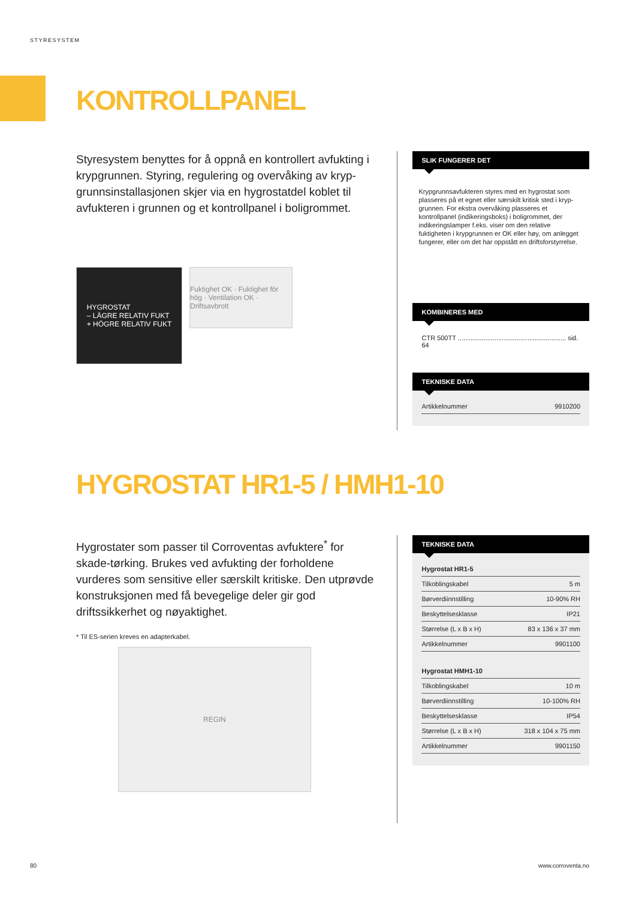STYRESYSTEM
KONTROLLPANEL
Styresystem benyttes for å oppnå en kontrollert avfukting i krypgrunnen. Styring, regulering og overvåking av kryp-grunnsinstallasjonen skjer via en hygrostatdel koblet til avfukteren i grunnen og et kontrollpanel i boligrommet.
HYGROSTAT
– LÄGRE RELATIV FUKT
+ HÖGRE RELATIV FUKT
Fuktighet OK · Fuktighet för hög · Ventilation OK · Driftsavbrott
SLIK FUNGERER DET
Krypgrunnsavfukteren styres med en hygrostat som plasseres på et egnet eller særskilt kritisk sted i kryp-grunnen. For ekstra overvåking plasseres et kontrollpanel (indikeringsboks) i boligrommet, der indikeringslamper f.eks. viser om den relative fuktigheten i krypgrunnen er OK eller høy, om anlegget fungerer, eller om det har oppstått en driftsforstyrrelse.
KOMBINERES MED
CTR 500TT ........................................................... sid. 64
TEKNISKE DATA
| Artikkelnummer | 9910200 |
HYGROSTAT HR1-5 / HMH1-10
Hygrostater som passer til Corroventas avfuktere<sup>*</sup> for skade-tørking. Brukes ved avfukting der forholdene vurderes som sensitive eller særskilt kritiske. Den utprøvde konstruksjonen med få bevegelige deler gir god driftssikkerhet og nøyaktighet.
* Til ES-serien kreves en adapterkabel.
REGIN
TEKNISKE DATA
| Hygrostat HR1-5 | |
| Tilkoblingskabel | 5 m |
| Børverdiinnstilling | 10-90% RH |
| Beskyttelsesklasse | IP21 |
| Størrelse (L x B x H) | 83 x 136 x 37 mm |
| Artikkelnummer | 9901100 |
| Hygrostat HMH1-10 | |
| Tilkoblingskabel | 10 m |
| Børverdiinnstilling | 10-100% RH |
| Beskyttelsesklasse | IP54 |
| Størrelse (L x B x H) | 318 x 104 x 75 mm |
| Artikkelnummer | 9901150 |
80 www.corroventa.no